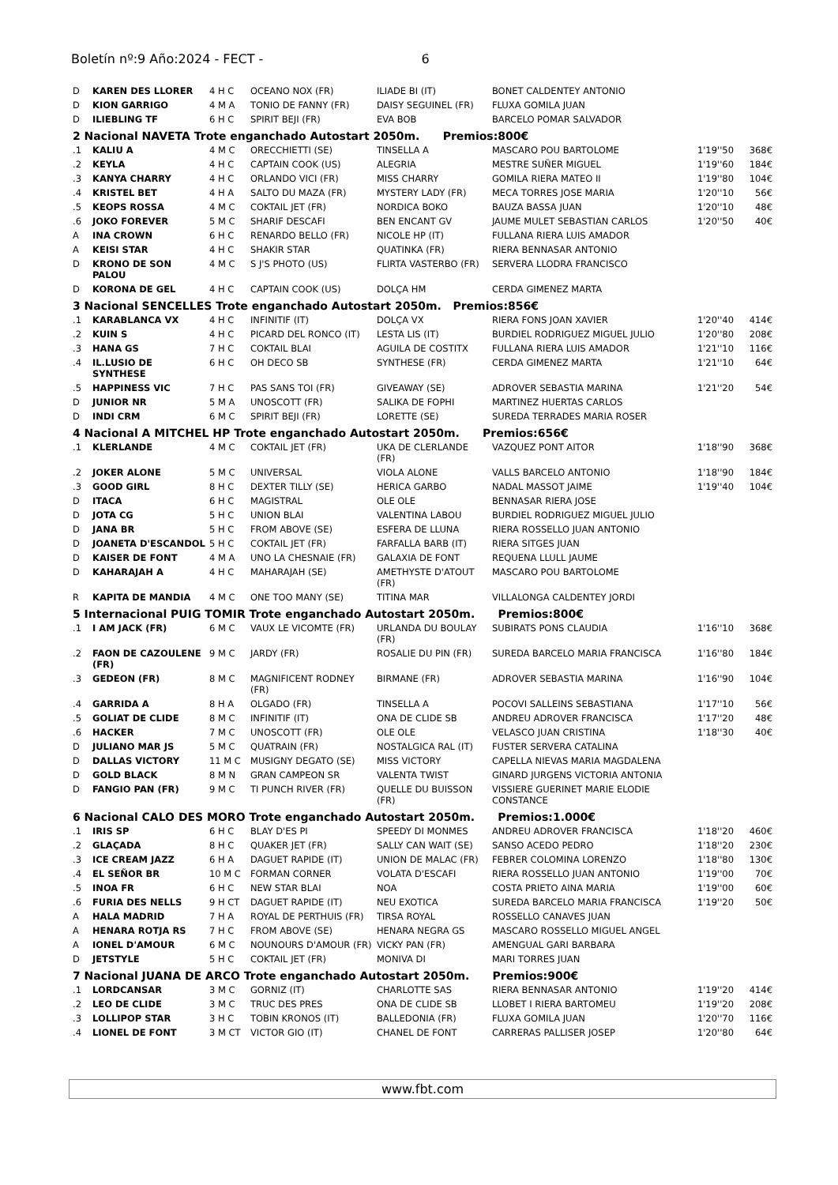Boletín nº:9 Año:2024 - FECT - 6
| D | KAREN DES LLORER | 4 H C | OCEANO NOX (FR) | ILIADE BI (IT) | BONET CALDENTEY ANTONIO | | |
| D | KION GARRIGO | 4 M A | TONIO DE FANNY (FR) | DAISY SEGUINEL (FR) | FLUXA GOMILA JUAN | | |
| D | ILIEBLING TF | 6 H C | SPIRIT BEJI (FR) | EVA BOB | BARCELO POMAR SALVADOR | | |
| 2 Nacional NAVETA Trote enganchado Autostart 2050m. Premios:800€ | | | | | | | |
| .1 | KALIU A | 4 M C | ORECCHIETTI (SE) | TINSELLA A | MASCARO POU BARTOLOME | 1'19''50 | 368€ |
| .2 | KEYLA | 4 H C | CAPTAIN COOK (US) | ALEGRIA | MESTRE SUÑER MIGUEL | 1'19''60 | 184€ |
| .3 | KANYA CHARRY | 4 H C | ORLANDO VICI (FR) | MISS CHARRY | GOMILA RIERA MATEO II | 1'19''80 | 104€ |
| .4 | KRISTEL BET | 4 H A | SALTO DU MAZA (FR) | MYSTERY LADY (FR) | MECA TORRES JOSE MARIA | 1'20''10 | 56€ |
| .5 | KEOPS ROSSA | 4 M C | COKTAIL JET (FR) | NORDICA BOKO | BAUZA BASSA JUAN | 1'20''10 | 48€ |
| .6 | JOKO FOREVER | 5 M C | SHARIF DESCAFI | BEN ENCANT GV | JAUME MULET SEBASTIAN CARLOS | 1'20''50 | 40€ |
| A | INA CROWN | 6 H C | RENARDO BELLO (FR) | NICOLE HP (IT) | FULLANA RIERA LUIS AMADOR | | |
| A | KEISI STAR | 4 H C | SHAKIR STAR | QUATINKA (FR) | RIERA BENNASAR ANTONIO | | |
| D | KRONO DE SON PALOU | 4 M C | S J'S PHOTO (US) | FLIRTA VASTERBO (FR) | SERVERA LLODRA FRANCISCO | | |
| D | KORONA DE GEL | 4 H C | CAPTAIN COOK (US) | DOLÇA HM | CERDA GIMENEZ MARTA | | |
| 3 Nacional SENCELLES Trote enganchado Autostart 2050m. Premios:856€ | | | | | | | |
| .1 | KARABLANCA VX | 4 H C | INFINITIF (IT) | DOLÇA VX | RIERA FONS JOAN XAVIER | 1'20''40 | 414€ |
| .2 | KUIN S | 4 H C | PICARD DEL RONCO (IT) | LESTA LIS (IT) | BURDIEL RODRIGUEZ MIGUEL JULIO | 1'20''80 | 208€ |
| .3 | HANA GS | 7 H C | COKTAIL BLAI | AGUILA DE COSTITX | FULLANA RIERA LUIS AMADOR | 1'21''10 | 116€ |
| .4 | IL.LUSIO DE SYNTHESE | 6 H C | OH DECO SB | SYNTHESE (FR) | CERDA GIMENEZ MARTA | 1'21''10 | 64€ |
| .5 | HAPPINESS VIC | 7 H C | PAS SANS TOI (FR) | GIVEAWAY (SE) | ADROVER SEBASTIA MARINA | 1'21''20 | 54€ |
| D | JUNIOR NR | 5 M A | UNOSCOTT (FR) | SALIKA DE FOPHI | MARTINEZ HUERTAS CARLOS | | |
| D | INDI CRM | 6 M C | SPIRIT BEJI (FR) | LORETTE (SE) | SUREDA TERRADES MARIA ROSER | | |
| 4 Nacional A MITCHEL HP Trote enganchado Autostart 2050m. Premios:656€ | | | | | | | |
| .1 | KLERLANDE | 4 M C | COKTAIL JET (FR) | UKA DE CLERLANDE (FR) | VAZQUEZ PONT AITOR | 1'18''90 | 368€ |
| .2 | JOKER ALONE | 5 M C | UNIVERSAL | VIOLA ALONE | VALLS BARCELO ANTONIO | 1'18''90 | 184€ |
| .3 | GOOD GIRL | 8 H C | DEXTER TILLY (SE) | HERICA GARBO | NADAL MASSOT JAIME | 1'19''40 | 104€ |
| D | ITACA | 6 H C | MAGISTRAL | OLE OLE | BENNASAR RIERA JOSE | | |
| D | JOTA CG | 5 H C | UNION BLAI | VALENTINA LABOU | BURDIEL RODRIGUEZ MIGUEL JULIO | | |
| D | JANA BR | 5 H C | FROM ABOVE (SE) | ESFERA DE LLUNA | RIERA ROSSELLO JUAN ANTONIO | | |
| D | JOANETA D'ESCANDOL | 5 H C | COKTAIL JET (FR) | FARFALLA BARB (IT) | RIERA SITGES JUAN | | |
| D | KAISER DE FONT | 4 M A | UNO LA CHESNAIE (FR) | GALAXIA DE FONT | REQUENA LLULL JAUME | | |
| D | KAHARAJAH A | 4 H C | MAHARAJAH (SE) | AMETHYSTE D'ATOUT (FR) | MASCARO POU BARTOLOME | | |
| R | KAPITA DE MANDIA | 4 M C | ONE TOO MANY (SE) | TITINA MAR | VILLALONGA CALDENTEY JORDI | | |
| 5 Internacional PUIG TOMIR Trote enganchado Autostart 2050m. Premios:800€ | | | | | | | |
| .1 | I AM JACK (FR) | 6 M C | VAUX LE VICOMTE (FR) | URLANDA DU BOULAY (FR) | SUBIRATS PONS CLAUDIA | 1'16''10 | 368€ |
| .2 | FAON DE CAZOULENE (FR) | 9 M C | JARDY (FR) | ROSALIE DU PIN (FR) | SUREDA BARCELO MARIA FRANCISCA | 1'16''80 | 184€ |
| .3 | GEDEON (FR) | 8 M C | MAGNIFICENT RODNEY (FR) | BIRMANE (FR) | ADROVER SEBASTIA MARINA | 1'16''90 | 104€ |
| .4 | GARRIDA A | 8 H A | OLGADO (FR) | TINSELLA A | POCOVI SALLEINS SEBASTIANA | 1'17''10 | 56€ |
| .5 | GOLIAT DE CLIDE | 8 M C | INFINITIF (IT) | ONA DE CLIDE SB | ANDREU ADROVER FRANCISCA | 1'17''20 | 48€ |
| .6 | HACKER | 7 M C | UNOSCOTT (FR) | OLE OLE | VELASCO JUAN CRISTINA | 1'18''30 | 40€ |
| D | JULIANO MAR JS | 5 M C | QUATRAIN (FR) | NOSTALGICA RAL (IT) | FUSTER SERVERA CATALINA | | |
| D | DALLAS VICTORY | 11 M C | MUSIGNY DEGATO (SE) | MISS VICTORY | CAPELLA NIEVAS MARIA MAGDALENA | | |
| D | GOLD BLACK | 8 M N | GRAN CAMPEON SR | VALENTA TWIST | GINARD JURGENS VICTORIA ANTONIA | | |
| D | FANGIO PAN (FR) | 9 M C | TI PUNCH RIVER (FR) | QUELLE DU BUISSON (FR) | VISSIERE GUERINET MARIE ELODIE CONSTANCE | | |
| 6 Nacional CALO DES MORO Trote enganchado Autostart 2050m. Premios:1.000€ | | | | | | | |
| .1 | IRIS SP | 6 H C | BLAY D'ES PI | SPEEDY DI MONMES | ANDREU ADROVER FRANCISCA | 1'18''20 | 460€ |
| .2 | GLAÇADA | 8 H C | QUAKER JET (FR) | SALLY CAN WAIT (SE) | SANSO ACEDO PEDRO | 1'18''20 | 230€ |
| .3 | ICE CREAM JAZZ | 6 H A | DAGUET RAPIDE (IT) | UNION DE MALAC (FR) | FEBRER COLOMINA LORENZO | 1'18''80 | 130€ |
| .4 | EL SEÑOR BR | 10 M C | FORMAN CORNER | VOLATA D'ESCAFI | RIERA ROSSELLO JUAN ANTONIO | 1'19''00 | 70€ |
| .5 | INOA FR | 6 H C | NEW STAR BLAI | NOA | COSTA PRIETO AINA MARIA | 1'19''00 | 60€ |
| .6 | FURIA DES NELLS | 9 H CT | DAGUET RAPIDE (IT) | NEU EXOTICA | SUREDA BARCELO MARIA FRANCISCA | 1'19''20 | 50€ |
| A | HALA MADRID | 7 H A | ROYAL DE PERTHUIS (FR) | TIRSA ROYAL | ROSSELLO CANAVES JUAN | | |
| A | HENARA ROTJA RS | 7 H C | FROM ABOVE (SE) | HENARA NEGRA GS | MASCARO ROSSELLO MIGUEL ANGEL | | |
| A | IONEL D'AMOUR | 6 M C | NOUNOURS D'AMOUR (FR) | VICKY PAN (FR) | AMENGUAL GARI BARBARA | | |
| D | JETSTYLE | 5 H C | COKTAIL JET (FR) | MONIVA DI | MARI TORRES JUAN | | |
| 7 Nacional JUANA DE ARCO Trote enganchado Autostart 2050m. Premios:900€ | | | | | | | |
| .1 | LORDCANSAR | 3 M C | GORNIZ (IT) | CHARLOTTE SAS | RIERA BENNASAR ANTONIO | 1'19''20 | 414€ |
| .2 | LEO DE CLIDE | 3 M C | TRUC DES PRES | ONA DE CLIDE SB | LLOBET I RIERA BARTOMEU | 1'19''20 | 208€ |
| .3 | LOLLIPOP STAR | 3 H C | TOBIN KRONOS (IT) | BALLEDONIA (FR) | FLUXA GOMILA JUAN | 1'20''70 | 116€ |
| .4 | LIONEL DE FONT | 3 M CT | VICTOR GIO (IT) | CHANEL DE FONT | CARRERAS PALLISER JOSEP | 1'20''80 | 64€ |
www.fbt.com